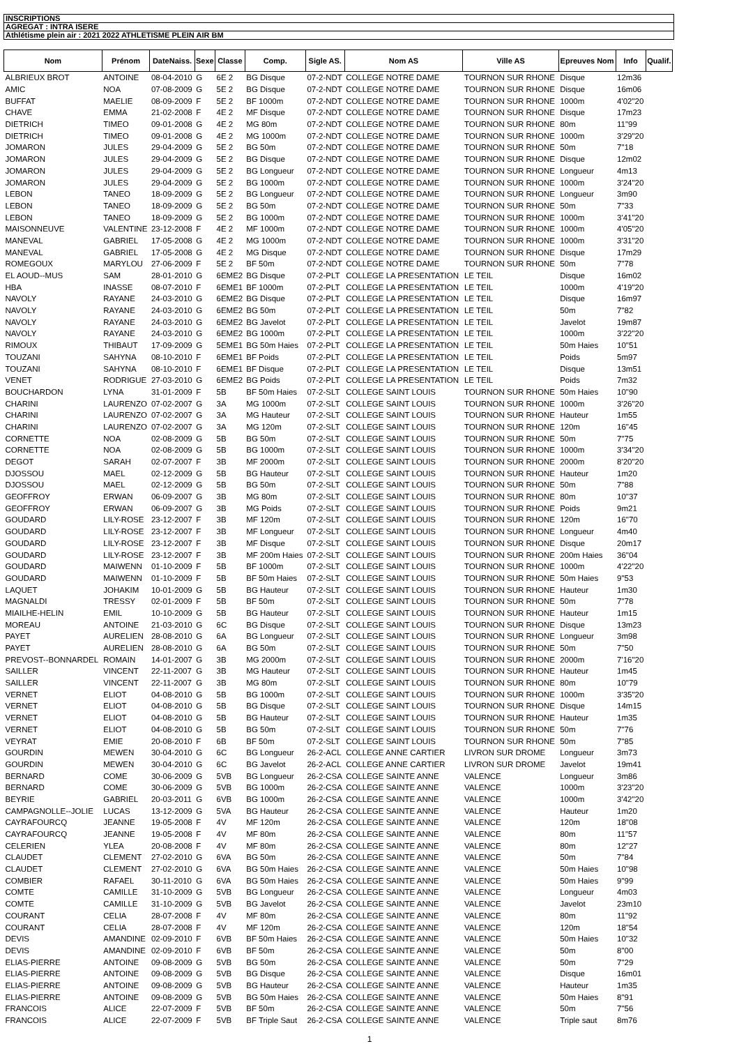INSCRIPTIONS
AGREGAT : INTRA ISERE
Athlétisme plein air : 2021 2022 ATHLETISME PLEIN AIR BM
| Nom | Prénom | DateNaiss. | Sexe | Classe | Comp. | Sigle AS. | Nom AS | Ville AS | Epreuves Nom | Info | Qualif. |
| --- | --- | --- | --- | --- | --- | --- | --- | --- | --- | --- | --- |
| ALBRIEUX BROT | ANTOINE | 08-04-2010 | G | 6E 2 | BG Disque | 07-2-NDT | COLLEGE NOTRE DAME | TOURNON SUR RHONE | Disque | 12m36 | |
| AMIC | NOA | 07-08-2009 | G | 5E 2 | BG Disque | 07-2-NDT | COLLEGE NOTRE DAME | TOURNON SUR RHONE | Disque | 16m06 | |
| BUFFAT | MAELIE | 08-09-2009 | F | 5E 2 | BF 1000m | 07-2-NDT | COLLEGE NOTRE DAME | TOURNON SUR RHONE | 1000m | 4'02"20 | |
| CHAVE | EMMA | 21-02-2008 | F | 4E 2 | MF Disque | 07-2-NDT | COLLEGE NOTRE DAME | TOURNON SUR RHONE | Disque | 17m23 | |
| DIETRICH | TIMEO | 09-01-2008 | G | 4E 2 | MG 80m | 07-2-NDT | COLLEGE NOTRE DAME | TOURNON SUR RHONE | 80m | 11"99 | |
| DIETRICH | TIMEO | 09-01-2008 | G | 4E 2 | MG 1000m | 07-2-NDT | COLLEGE NOTRE DAME | TOURNON SUR RHONE | 1000m | 3'29"20 | |
| JOMARON | JULES | 29-04-2009 | G | 5E 2 | BG 50m | 07-2-NDT | COLLEGE NOTRE DAME | TOURNON SUR RHONE | 50m | 7"18 | |
| JOMARON | JULES | 29-04-2009 | G | 5E 2 | BG Disque | 07-2-NDT | COLLEGE NOTRE DAME | TOURNON SUR RHONE | Disque | 12m02 | |
| JOMARON | JULES | 29-04-2009 | G | 5E 2 | BG Longueur | 07-2-NDT | COLLEGE NOTRE DAME | TOURNON SUR RHONE | Longueur | 4m13 | |
| JOMARON | JULES | 29-04-2009 | G | 5E 2 | BG 1000m | 07-2-NDT | COLLEGE NOTRE DAME | TOURNON SUR RHONE | 1000m | 3'24"20 | |
| LEBON | TANEO | 18-09-2009 | G | 5E 2 | BG Longueur | 07-2-NDT | COLLEGE NOTRE DAME | TOURNON SUR RHONE | Longueur | 3m90 | |
| LEBON | TANEO | 18-09-2009 | G | 5E 2 | BG 50m | 07-2-NDT | COLLEGE NOTRE DAME | TOURNON SUR RHONE | 50m | 7"33 | |
| LEBON | TANEO | 18-09-2009 | G | 5E 2 | BG 1000m | 07-2-NDT | COLLEGE NOTRE DAME | TOURNON SUR RHONE | 1000m | 3'41"20 | |
| MAISONNEUVE | VALENTINE | 23-12-2008 | F | 4E 2 | MF 1000m | 07-2-NDT | COLLEGE NOTRE DAME | TOURNON SUR RHONE | 1000m | 4'05"20 | |
| MANEVAL | GABRIEL | 17-05-2008 | G | 4E 2 | MG 1000m | 07-2-NDT | COLLEGE NOTRE DAME | TOURNON SUR RHONE | 1000m | 3'31"20 | |
| MANEVAL | GABRIEL | 17-05-2008 | G | 4E 2 | MG Disque | 07-2-NDT | COLLEGE NOTRE DAME | TOURNON SUR RHONE | Disque | 17m29 | |
| ROMEGOUX | MARYLOU | 27-06-2009 | F | 5E 2 | BF 50m | 07-2-NDT | COLLEGE NOTRE DAME | TOURNON SUR RHONE | 50m | 7"78 | |
| EL AOUD--MUS | SAM | 28-01-2010 | G | 6EME2 | BG Disque | 07-2-PLT | COLLEGE LA PRESENTATION | LE TEIL | Disque | 16m02 | |
| HBA | INASSE | 08-07-2010 | F | 6EME1 | BF 1000m | 07-2-PLT | COLLEGE LA PRESENTATION | LE TEIL | 1000m | 4'19"20 | |
| NAVOLY | RAYANE | 24-03-2010 | G | 6EME2 | BG Disque | 07-2-PLT | COLLEGE LA PRESENTATION | LE TEIL | Disque | 16m97 | |
| NAVOLY | RAYANE | 24-03-2010 | G | 6EME2 | BG 50m | 07-2-PLT | COLLEGE LA PRESENTATION | LE TEIL | 50m | 7"82 | |
| NAVOLY | RAYANE | 24-03-2010 | G | 6EME2 | BG Javelot | 07-2-PLT | COLLEGE LA PRESENTATION | LE TEIL | Javelot | 19m87 | |
| NAVOLY | RAYANE | 24-03-2010 | G | 6EME2 | BG 1000m | 07-2-PLT | COLLEGE LA PRESENTATION | LE TEIL | 1000m | 3'22"20 | |
| RIMOUX | THIBAUT | 17-09-2009 | G | 5EME1 | BG 50m Haies | 07-2-PLT | COLLEGE LA PRESENTATION | LE TEIL | 50m Haies | 10"51 | |
| TOUZANI | SAHYNA | 08-10-2010 | F | 6EME1 | BF Poids | 07-2-PLT | COLLEGE LA PRESENTATION | LE TEIL | Poids | 5m97 | |
| TOUZANI | SAHYNA | 08-10-2010 | F | 6EME1 | BF Disque | 07-2-PLT | COLLEGE LA PRESENTATION | LE TEIL | Disque | 13m51 | |
| VENET | RODRIGUE | 27-03-2010 | G | 6EME2 | BG Poids | 07-2-PLT | COLLEGE LA PRESENTATION | LE TEIL | Poids | 7m32 | |
| BOUCHARDON | LYNA | 31-01-2009 | F | 5B | BF 50m Haies | 07-2-SLT | COLLEGE SAINT LOUIS | TOURNON SUR RHONE | 50m Haies | 10"90 | |
| CHARINI | LAURENZO | 07-02-2007 | G | 3A | MG 1000m | 07-2-SLT | COLLEGE SAINT LOUIS | TOURNON SUR RHONE | 1000m | 3'26"20 | |
| CHARINI | LAURENZO | 07-02-2007 | G | 3A | MG Hauteur | 07-2-SLT | COLLEGE SAINT LOUIS | TOURNON SUR RHONE | Hauteur | 1m55 | |
| CHARINI | LAURENZO | 07-02-2007 | G | 3A | MG 120m | 07-2-SLT | COLLEGE SAINT LOUIS | TOURNON SUR RHONE | 120m | 16"45 | |
| CORNETTE | NOA | 02-08-2009 | G | 5B | BG 50m | 07-2-SLT | COLLEGE SAINT LOUIS | TOURNON SUR RHONE | 50m | 7"75 | |
| CORNETTE | NOA | 02-08-2009 | G | 5B | BG 1000m | 07-2-SLT | COLLEGE SAINT LOUIS | TOURNON SUR RHONE | 1000m | 3'34"20 | |
| DEGOT | SARAH | 02-07-2007 | F | 3B | MF 2000m | 07-2-SLT | COLLEGE SAINT LOUIS | TOURNON SUR RHONE | 2000m | 8'20"20 | |
| DJOSSOU | MAEL | 02-12-2009 | G | 5B | BG Hauteur | 07-2-SLT | COLLEGE SAINT LOUIS | TOURNON SUR RHONE | Hauteur | 1m20 | |
| DJOSSOU | MAEL | 02-12-2009 | G | 5B | BG 50m | 07-2-SLT | COLLEGE SAINT LOUIS | TOURNON SUR RHONE | 50m | 7"88 | |
| GEOFFROY | ERWAN | 06-09-2007 | G | 3B | MG 80m | 07-2-SLT | COLLEGE SAINT LOUIS | TOURNON SUR RHONE | 80m | 10"37 | |
| GEOFFROY | ERWAN | 06-09-2007 | G | 3B | MG Poids | 07-2-SLT | COLLEGE SAINT LOUIS | TOURNON SUR RHONE | Poids | 9m21 | |
| GOUDARD | LILY-ROSE | 23-12-2007 | F | 3B | MF 120m | 07-2-SLT | COLLEGE SAINT LOUIS | TOURNON SUR RHONE | 120m | 16"70 | |
| GOUDARD | LILY-ROSE | 23-12-2007 | F | 3B | MF Longueur | 07-2-SLT | COLLEGE SAINT LOUIS | TOURNON SUR RHONE | Longueur | 4m40 | |
| GOUDARD | LILY-ROSE | 23-12-2007 | F | 3B | MF Disque | 07-2-SLT | COLLEGE SAINT LOUIS | TOURNON SUR RHONE | Disque | 20m17 | |
| GOUDARD | LILY-ROSE | 23-12-2007 | F | 3B | MF 200m Haies | 07-2-SLT | COLLEGE SAINT LOUIS | TOURNON SUR RHONE | 200m Haies | 36"04 | |
| GOUDARD | MAIWENN | 01-10-2009 | F | 5B | BF 1000m | 07-2-SLT | COLLEGE SAINT LOUIS | TOURNON SUR RHONE | 1000m | 4'22"20 | |
| GOUDARD | MAIWENN | 01-10-2009 | F | 5B | BF 50m Haies | 07-2-SLT | COLLEGE SAINT LOUIS | TOURNON SUR RHONE | 50m Haies | 9"53 | |
| LAQUET | JOHAKIM | 10-01-2009 | G | 5B | BG Hauteur | 07-2-SLT | COLLEGE SAINT LOUIS | TOURNON SUR RHONE | Hauteur | 1m30 | |
| MAGNALDI | TRESSY | 02-01-2009 | F | 5B | BF 50m | 07-2-SLT | COLLEGE SAINT LOUIS | TOURNON SUR RHONE | 50m | 7"78 | |
| MIAILHE-HELIN | EMIL | 10-10-2009 | G | 5B | BG Hauteur | 07-2-SLT | COLLEGE SAINT LOUIS | TOURNON SUR RHONE | Hauteur | 1m15 | |
| MOREAU | ANTOINE | 21-03-2010 | G | 6C | BG Disque | 07-2-SLT | COLLEGE SAINT LOUIS | TOURNON SUR RHONE | Disque | 13m23 | |
| PAYET | AURELIEN | 28-08-2010 | G | 6A | BG Longueur | 07-2-SLT | COLLEGE SAINT LOUIS | TOURNON SUR RHONE | Longueur | 3m98 | |
| PAYET | AURELIEN | 28-08-2010 | G | 6A | BG 50m | 07-2-SLT | COLLEGE SAINT LOUIS | TOURNON SUR RHONE | 50m | 7"50 | |
| PREVOST--BONNARDEL | ROMAIN | 14-01-2007 | G | 3B | MG 2000m | 07-2-SLT | COLLEGE SAINT LOUIS | TOURNON SUR RHONE | 2000m | 7'16"20 | |
| SAILLER | VINCENT | 22-11-2007 | G | 3B | MG Hauteur | 07-2-SLT | COLLEGE SAINT LOUIS | TOURNON SUR RHONE | Hauteur | 1m45 | |
| SAILLER | VINCENT | 22-11-2007 | G | 3B | MG 80m | 07-2-SLT | COLLEGE SAINT LOUIS | TOURNON SUR RHONE | 80m | 10"79 | |
| VERNET | ELIOT | 04-08-2010 | G | 5B | BG 1000m | 07-2-SLT | COLLEGE SAINT LOUIS | TOURNON SUR RHONE | 1000m | 3'35"20 | |
| VERNET | ELIOT | 04-08-2010 | G | 5B | BG Disque | 07-2-SLT | COLLEGE SAINT LOUIS | TOURNON SUR RHONE | Disque | 14m15 | |
| VERNET | ELIOT | 04-08-2010 | G | 5B | BG Hauteur | 07-2-SLT | COLLEGE SAINT LOUIS | TOURNON SUR RHONE | Hauteur | 1m35 | |
| VERNET | ELIOT | 04-08-2010 | G | 5B | BG 50m | 07-2-SLT | COLLEGE SAINT LOUIS | TOURNON SUR RHONE | 50m | 7"76 | |
| VEYRAT | EMIE | 20-08-2010 | F | 6B | BF 50m | 07-2-SLT | COLLEGE SAINT LOUIS | TOURNON SUR RHONE | 50m | 7"85 | |
| GOURDIN | MEWEN | 30-04-2010 | G | 6C | BG Longueur | 26-2-ACL | COLLEGE ANNE CARTIER | LIVRON SUR DROME | Longueur | 3m73 | |
| GOURDIN | MEWEN | 30-04-2010 | G | 6C | BG Javelot | 26-2-ACL | COLLEGE ANNE CARTIER | LIVRON SUR DROME | Javelot | 19m41 | |
| BERNARD | COME | 30-06-2009 | G | 5VB | BG Longueur | 26-2-CSA | COLLEGE SAINTE ANNE | VALENCE | Longueur | 3m86 | |
| BERNARD | COME | 30-06-2009 | G | 5VB | BG 1000m | 26-2-CSA | COLLEGE SAINTE ANNE | VALENCE | 1000m | 3'23"20 | |
| BEYRIE | GABRIEL | 20-03-2011 | G | 6VB | BG 1000m | 26-2-CSA | COLLEGE SAINTE ANNE | VALENCE | 1000m | 3'42"20 | |
| CAMPAGNOLLE--JOLIE | LUCAS | 13-12-2009 | G | 5VA | BG Hauteur | 26-2-CSA | COLLEGE SAINTE ANNE | VALENCE | Hauteur | 1m20 | |
| CAYRAFOURCQ | JEANNE | 19-05-2008 | F | 4V | MF 120m | 26-2-CSA | COLLEGE SAINTE ANNE | VALENCE | 120m | 18"08 | |
| CAYRAFOURCQ | JEANNE | 19-05-2008 | F | 4V | MF 80m | 26-2-CSA | COLLEGE SAINTE ANNE | VALENCE | 80m | 11"57 | |
| CELERIEN | YLEA | 20-08-2008 | F | 4V | MF 80m | 26-2-CSA | COLLEGE SAINTE ANNE | VALENCE | 80m | 12"27 | |
| CLAUDET | CLEMENT | 27-02-2010 | G | 6VA | BG 50m | 26-2-CSA | COLLEGE SAINTE ANNE | VALENCE | 50m | 7"84 | |
| CLAUDET | CLEMENT | 27-02-2010 | G | 6VA | BG 50m Haies | 26-2-CSA | COLLEGE SAINTE ANNE | VALENCE | 50m Haies | 10"98 | |
| COMBIER | RAFAEL | 30-11-2010 | G | 6VA | BG 50m Haies | 26-2-CSA | COLLEGE SAINTE ANNE | VALENCE | 50m Haies | 9"99 | |
| COMTE | CAMILLE | 31-10-2009 | G | 5VB | BG Longueur | 26-2-CSA | COLLEGE SAINTE ANNE | VALENCE | Longueur | 4m03 | |
| COMTE | CAMILLE | 31-10-2009 | G | 5VB | BG Javelot | 26-2-CSA | COLLEGE SAINTE ANNE | VALENCE | Javelot | 23m10 | |
| COURANT | CELIA | 28-07-2008 | F | 4V | MF 80m | 26-2-CSA | COLLEGE SAINTE ANNE | VALENCE | 80m | 11"92 | |
| COURANT | CELIA | 28-07-2008 | F | 4V | MF 120m | 26-2-CSA | COLLEGE SAINTE ANNE | VALENCE | 120m | 18"54 | |
| DEVIS | AMANDINE | 02-09-2010 | F | 6VB | BF 50m Haies | 26-2-CSA | COLLEGE SAINTE ANNE | VALENCE | 50m Haies | 10"32 | |
| DEVIS | AMANDINE | 02-09-2010 | F | 6VB | BF 50m | 26-2-CSA | COLLEGE SAINTE ANNE | VALENCE | 50m | 8"00 | |
| ELIAS-PIERRE | ANTOINE | 09-08-2009 | G | 5VB | BG 50m | 26-2-CSA | COLLEGE SAINTE ANNE | VALENCE | 50m | 7"29 | |
| ELIAS-PIERRE | ANTOINE | 09-08-2009 | G | 5VB | BG Disque | 26-2-CSA | COLLEGE SAINTE ANNE | VALENCE | Disque | 16m01 | |
| ELIAS-PIERRE | ANTOINE | 09-08-2009 | G | 5VB | BG Hauteur | 26-2-CSA | COLLEGE SAINTE ANNE | VALENCE | Hauteur | 1m35 | |
| ELIAS-PIERRE | ANTOINE | 09-08-2009 | G | 5VB | BG 50m Haies | 26-2-CSA | COLLEGE SAINTE ANNE | VALENCE | 50m Haies | 8"91 | |
| FRANCOIS | ALICE | 22-07-2009 | F | 5VB | BF 50m | 26-2-CSA | COLLEGE SAINTE ANNE | VALENCE | 50m | 7"56 | |
| FRANCOIS | ALICE | 22-07-2009 | F | 5VB | BF Triple Saut | 26-2-CSA | COLLEGE SAINTE ANNE | VALENCE | Triple saut | 8m76 | |
1